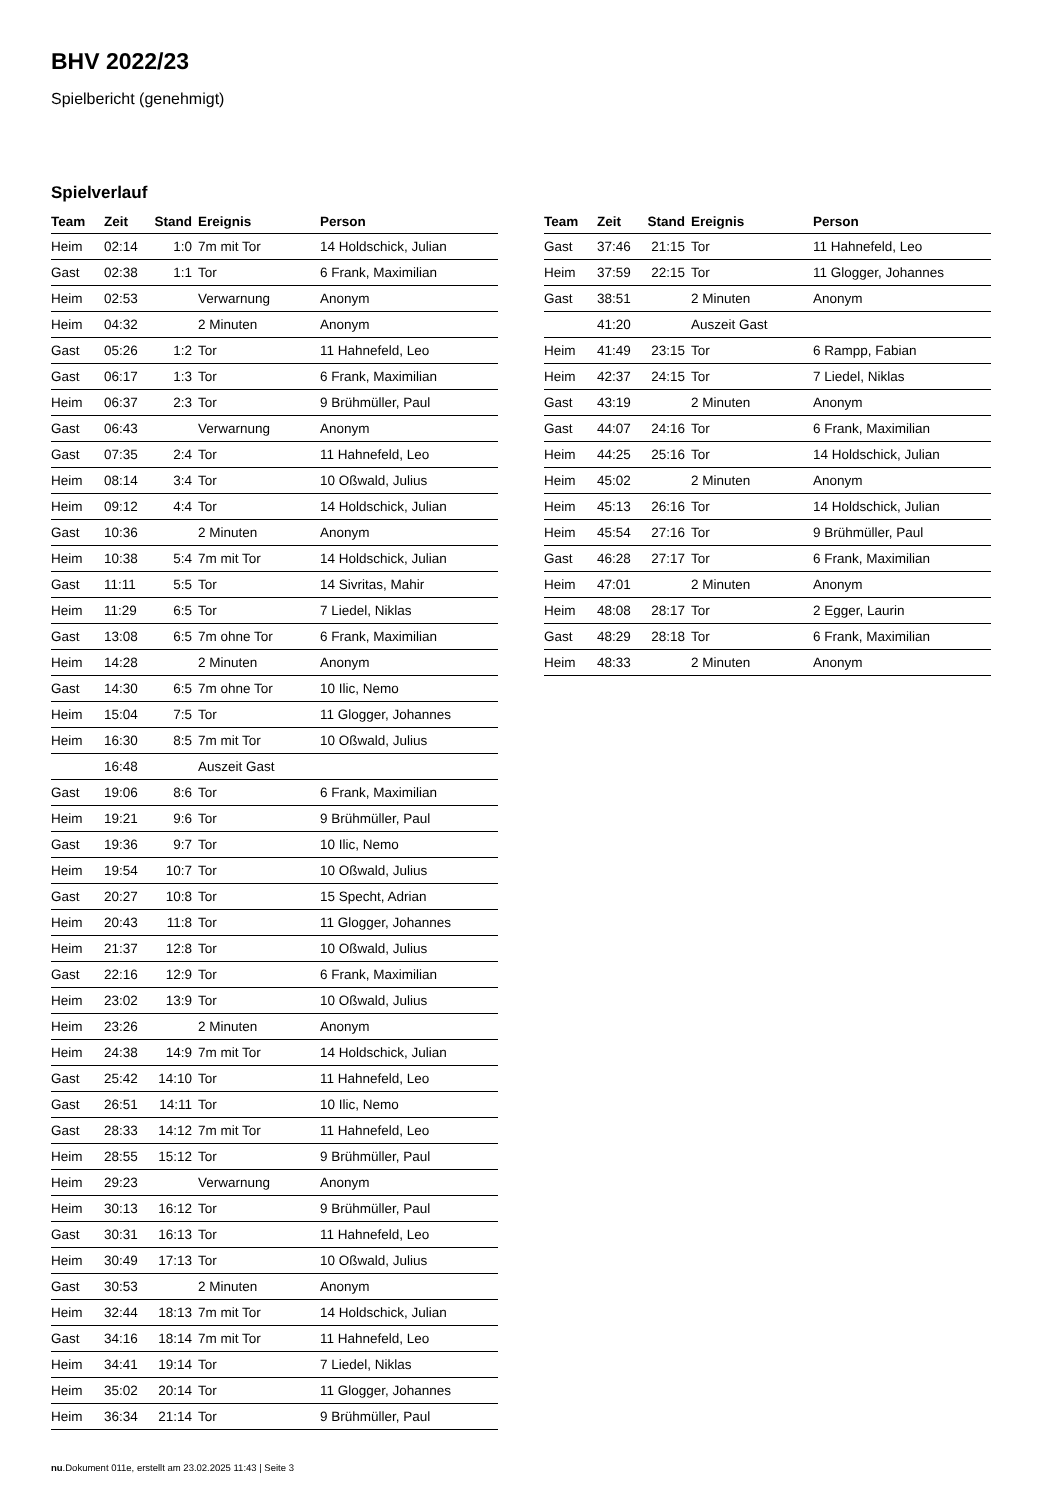BHV 2022/23
Spielbericht (genehmigt)
Spielverlauf
| Team | Zeit | Stand | Ereignis | Person |
| --- | --- | --- | --- | --- |
| Heim | 02:14 | 1:0 | 7m mit Tor | 14 Holdschick, Julian |
| Gast | 02:38 | 1:1 | Tor | 6 Frank, Maximilian |
| Heim | 02:53 | | Verwarnung | Anonym |
| Heim | 04:32 | | 2 Minuten | Anonym |
| Gast | 05:26 | 1:2 | Tor | 11 Hahnefeld, Leo |
| Gast | 06:17 | 1:3 | Tor | 6 Frank, Maximilian |
| Heim | 06:37 | 2:3 | Tor | 9 Brühmüller, Paul |
| Gast | 06:43 | | Verwarnung | Anonym |
| Gast | 07:35 | 2:4 | Tor | 11 Hahnefeld, Leo |
| Heim | 08:14 | 3:4 | Tor | 10 Oßwald, Julius |
| Heim | 09:12 | 4:4 | Tor | 14 Holdschick, Julian |
| Gast | 10:36 | | 2 Minuten | Anonym |
| Heim | 10:38 | 5:4 | 7m mit Tor | 14 Holdschick, Julian |
| Gast | 11:11 | 5:5 | Tor | 14 Sivritas, Mahir |
| Heim | 11:29 | 6:5 | Tor | 7 Liedel, Niklas |
| Gast | 13:08 | 6:5 | 7m ohne Tor | 6 Frank, Maximilian |
| Heim | 14:28 | | 2 Minuten | Anonym |
| Gast | 14:30 | 6:5 | 7m ohne Tor | 10 Ilic, Nemo |
| Heim | 15:04 | 7:5 | Tor | 11 Glogger, Johannes |
| Heim | 16:30 | 8:5 | 7m mit Tor | 10 Oßwald, Julius |
| | 16:48 | | Auszeit Gast | |
| Gast | 19:06 | 8:6 | Tor | 6 Frank, Maximilian |
| Heim | 19:21 | 9:6 | Tor | 9 Brühmüller, Paul |
| Gast | 19:36 | 9:7 | Tor | 10 Ilic, Nemo |
| Heim | 19:54 | 10:7 | Tor | 10 Oßwald, Julius |
| Gast | 20:27 | 10:8 | Tor | 15 Specht, Adrian |
| Heim | 20:43 | 11:8 | Tor | 11 Glogger, Johannes |
| Heim | 21:37 | 12:8 | Tor | 10 Oßwald, Julius |
| Gast | 22:16 | 12:9 | Tor | 6 Frank, Maximilian |
| Heim | 23:02 | 13:9 | Tor | 10 Oßwald, Julius |
| Heim | 23:26 | | 2 Minuten | Anonym |
| Heim | 24:38 | 14:9 | 7m mit Tor | 14 Holdschick, Julian |
| Gast | 25:42 | 14:10 | Tor | 11 Hahnefeld, Leo |
| Gast | 26:51 | 14:11 | Tor | 10 Ilic, Nemo |
| Gast | 28:33 | 14:12 | 7m mit Tor | 11 Hahnefeld, Leo |
| Heim | 28:55 | 15:12 | Tor | 9 Brühmüller, Paul |
| Heim | 29:23 | | Verwarnung | Anonym |
| Heim | 30:13 | 16:12 | Tor | 9 Brühmüller, Paul |
| Gast | 30:31 | 16:13 | Tor | 11 Hahnefeld, Leo |
| Heim | 30:49 | 17:13 | Tor | 10 Oßwald, Julius |
| Gast | 30:53 | | 2 Minuten | Anonym |
| Heim | 32:44 | 18:13 | 7m mit Tor | 14 Holdschick, Julian |
| Gast | 34:16 | 18:14 | 7m mit Tor | 11 Hahnefeld, Leo |
| Heim | 34:41 | 19:14 | Tor | 7 Liedel, Niklas |
| Heim | 35:02 | 20:14 | Tor | 11 Glogger, Johannes |
| Heim | 36:34 | 21:14 | Tor | 9 Brühmüller, Paul |
| Team | Zeit | Stand | Ereignis | Person |
| --- | --- | --- | --- | --- |
| Gast | 37:46 | 21:15 | Tor | 11 Hahnefeld, Leo |
| Heim | 37:59 | 22:15 | Tor | 11 Glogger, Johannes |
| Gast | 38:51 | | 2 Minuten | Anonym |
| | 41:20 | | Auszeit Gast | |
| Heim | 41:49 | 23:15 | Tor | 6 Rampp, Fabian |
| Heim | 42:37 | 24:15 | Tor | 7 Liedel, Niklas |
| Gast | 43:19 | | 2 Minuten | Anonym |
| Gast | 44:07 | 24:16 | Tor | 6 Frank, Maximilian |
| Heim | 44:25 | 25:16 | Tor | 14 Holdschick, Julian |
| Heim | 45:02 | | 2 Minuten | Anonym |
| Heim | 45:13 | 26:16 | Tor | 14 Holdschick, Julian |
| Heim | 45:54 | 27:16 | Tor | 9 Brühmüller, Paul |
| Gast | 46:28 | 27:17 | Tor | 6 Frank, Maximilian |
| Heim | 47:01 | | 2 Minuten | Anonym |
| Heim | 48:08 | 28:17 | Tor | 2 Egger, Laurin |
| Gast | 48:29 | 28:18 | Tor | 6 Frank, Maximilian |
| Heim | 48:33 | | 2 Minuten | Anonym |
nu.Dokument 011e, erstellt am 23.02.2025 11:43 | Seite 3